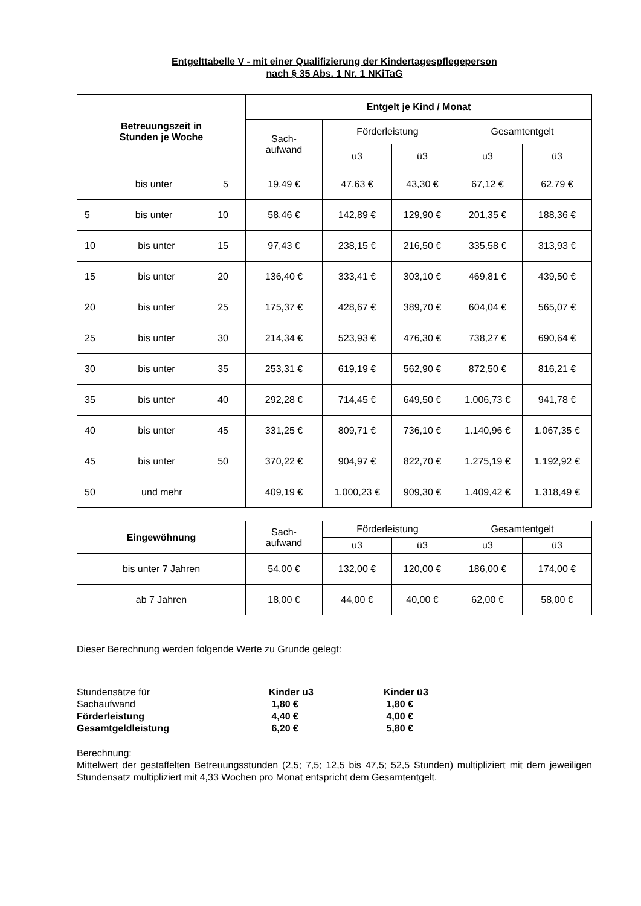Entgelttabelle V - mit einer Qualifizierung der Kindertagespflegeperson
nach § 35 Abs. 1 Nr. 1 NKiTaG
| Betreuungszeit in Stunden je Woche | Entgelt je Kind / Monat | | | | |
| --- | --- | --- | --- | --- | --- |
| | Sach- aufwand | Förderleistung | | Gesamtentgelt | |
| | | u3 | ü3 | u3 | ü3 |
| bis unter 5 | 19,49 € | 47,63 € | 43,30 € | 67,12 € | 62,79 € |
| 5 bis unter 10 | 58,46 € | 142,89 € | 129,90 € | 201,35 € | 188,36 € |
| 10 bis unter 15 | 97,43 € | 238,15 € | 216,50 € | 335,58 € | 313,93 € |
| 15 bis unter 20 | 136,40 € | 333,41 € | 303,10 € | 469,81 € | 439,50 € |
| 20 bis unter 25 | 175,37 € | 428,67 € | 389,70 € | 604,04 € | 565,07 € |
| 25 bis unter 30 | 214,34 € | 523,93 € | 476,30 € | 738,27 € | 690,64 € |
| 30 bis unter 35 | 253,31 € | 619,19 € | 562,90 € | 872,50 € | 816,21 € |
| 35 bis unter 40 | 292,28 € | 714,45 € | 649,50 € | 1.006,73 € | 941,78 € |
| 40 bis unter 45 | 331,25 € | 809,71 € | 736,10 € | 1.140,96 € | 1.067,35 € |
| 45 bis unter 50 | 370,22 € | 904,97 € | 822,70 € | 1.275,19 € | 1.192,92 € |
| 50 und mehr | 409,19 € | 1.000,23 € | 909,30 € | 1.409,42 € | 1.318,49 € |
| Eingewöhnung | Sach- aufwand | Förderleistung | | Gesamtentgelt | |
| --- | --- | --- | --- | --- | --- |
| | | u3 | ü3 | u3 | ü3 |
| bis unter 7 Jahren | 54,00 € | 132,00 € | 120,00 € | 186,00 € | 174,00 € |
| ab 7 Jahren | 18,00 € | 44,00 € | 40,00 € | 62,00 € | 58,00 € |
Dieser Berechnung werden folgende Werte zu Grunde gelegt:
Stundensätze für Kinder u3 Kinder ü3
Sachaufwand 1,80 € 1,80 €
Förderleistung 4,40 € 4,00 €
Gesamtgeldleistung 6,20 € 5,80 €
Berechnung:
Mittelwert der gestaffelten Betreuungsstunden (2,5; 7,5; 12,5 bis 47,5; 52,5 Stunden) multipliziert mit dem jeweiligen Stundensatz multipliziert mit 4,33 Wochen pro Monat entspricht dem Gesamtentgelt.